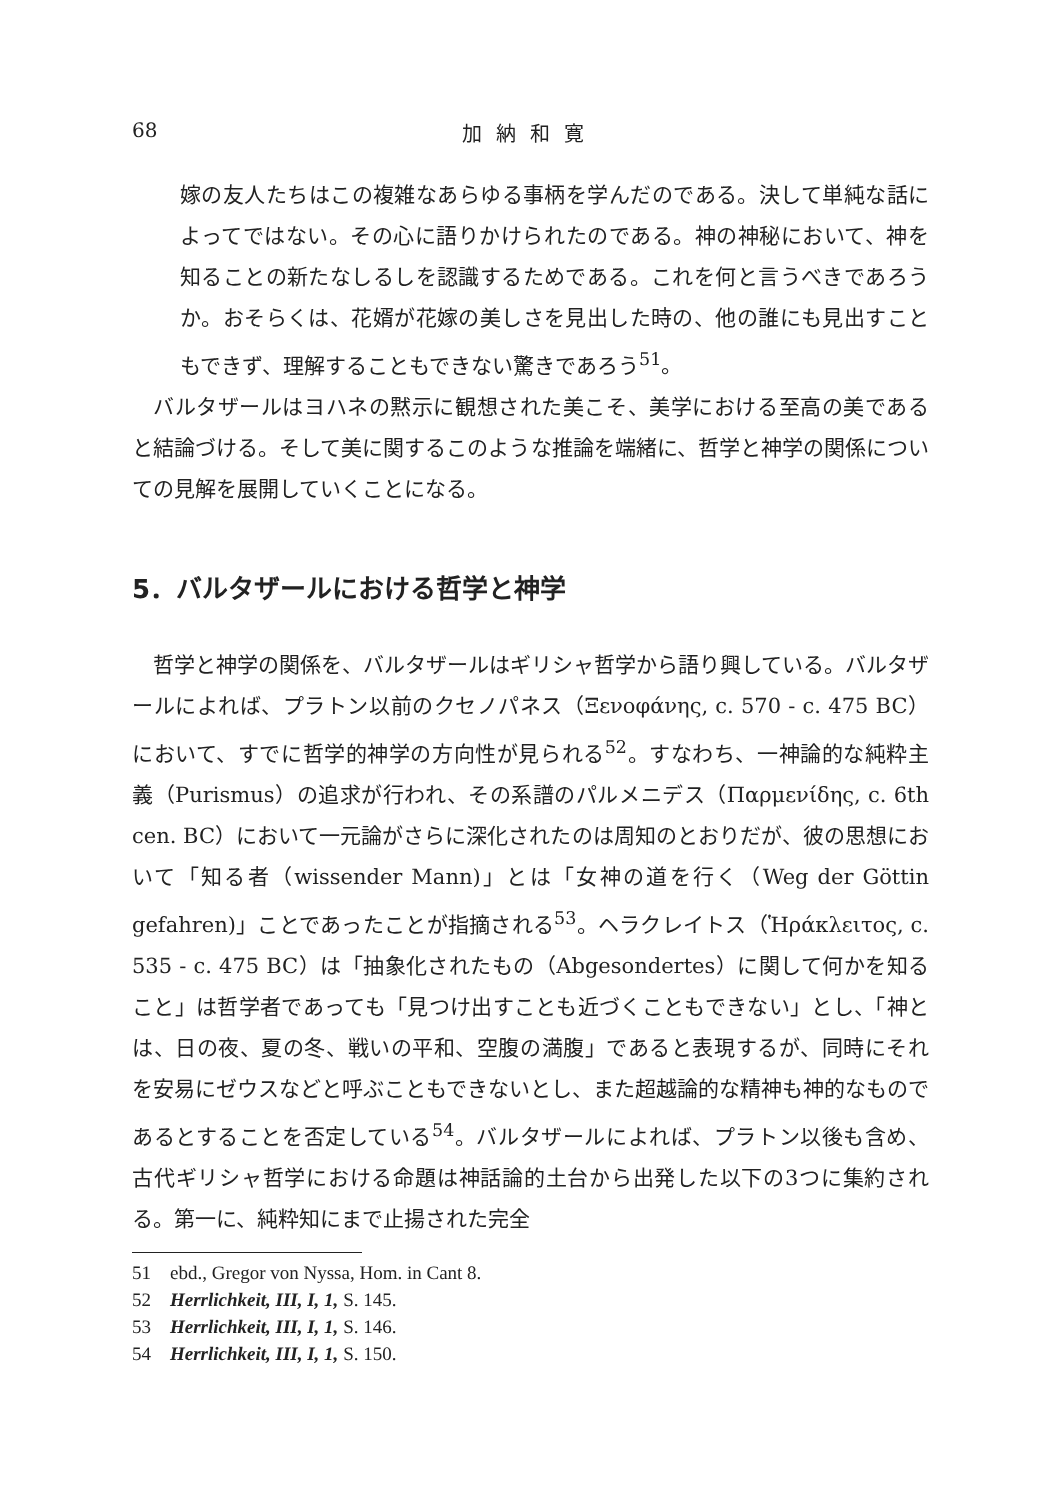68 加納和寛
嫁の友人たちはこの複雑なあらゆる事柄を学んだのである。決して単純な話によってではない。その心に語りかけられたのである。神の神秘において、神を知ることの新たなしるしを認識するためである。これを何と言うべきであろうか。おそらくは、花婿が花嫁の美しさを見出した時の、他の誰にも見出すこともできず、理解することもできない驚きであろう<sup>51</sup>。
バルタザールはヨハネの黙示に観想された美こそ、美学における至高の美であると結論づける。そして美に関するこのような推論を端緒に、哲学と神学の関係についての見解を展開していくことになる。
5．バルタザールにおける哲学と神学
哲学と神学の関係を、バルタザールはギリシャ哲学から語り興している。バルタザールによれば、プラトン以前のクセノパネス（Ξενοφάνης, c. 570 - c. 475 BC）において、すでに哲学的神学の方向性が見られる<sup>52</sup>。すなわち、一神論的な純粋主義（Purismus）の追求が行われ、その系譜のパルメニデス（Παρμενίδης, c. 6th cen. BC）において一元論がさらに深化されたのは周知のとおりだが、彼の思想において「知る者（wissender Mann)」とは「女神の道を行く（Weg der Göttin gefahren)」ことであったことが指摘される<sup>53</sup>。ヘラクレイトス（Ἡράκλειτος, c. 535 - c. 475 BC）は「抽象化されたもの（Abgesondertes）に関して何かを知ること」は哲学者であっても「見つけ出すことも近づくこともできない」とし、「神とは、日の夜、夏の冬、戦いの平和、空腹の満腹」であると表現するが、同時にそれを安易にゼウスなどと呼ぶこともできないとし、また超越論的な精神も神的なものであるとすることを否定している<sup>54</sup>。バルタザールによれば、プラトン以後も含め、古代ギリシャ哲学における命題は神話論的土台から出発した以下の3つに集約される。第一に、純粋知にまで止揚された完全
51　ebd., Gregor von Nyssa, Hom. in Cant 8.
52　Herrlichkeit, III, I, 1, S. 145.
53　Herrlichkeit, III, I, 1, S. 146.
54　Herrlichkeit, III, I, 1, S. 150.